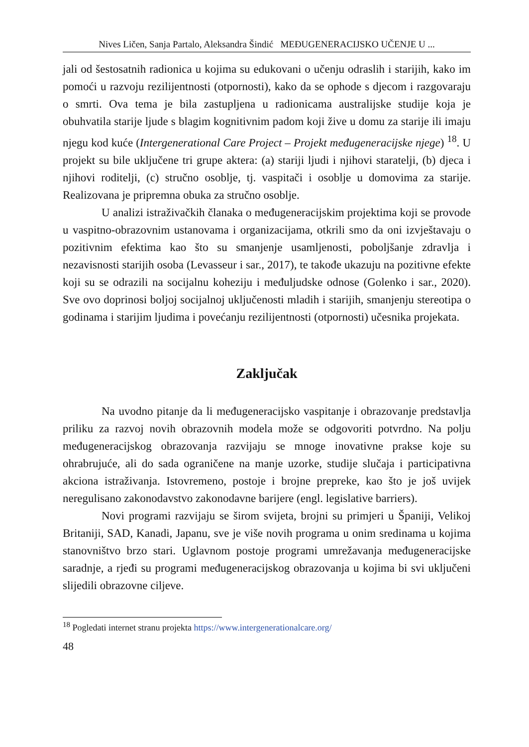Nives Ličen, Sanja Partalo, Aleksandra Šindić MEĐUGENERACIJSKO UČENJE U ...
jali od šestosatnih radionica u kojima su edukovani o učenju odraslih i starijih, kako im pomoći u razvoju rezilijentnosti (otpornosti), kako da se ophode s djecom i razgovaraju o smrti. Ova tema je bila zastupljena u radionicama australijske studije koja je obuhvatila starije ljude s blagim kognitivnim padom koji žive u domu za starije ili imaju njegu kod kuće (Intergenerational Care Project – Projekt međugeneracijske njege) <sup>18</sup>. U projekt su bile uključene tri grupe aktera: (a) stariji ljudi i njihovi staratelji, (b) djeca i njihovi roditelji, (c) stručno osoblje, tj. vaspitači i osoblje u domovima za starije. Realizovana je pripremna obuka za stručno osoblje.
U analizi istraživačkih članaka o međugeneracijskim projektima koji se provode u vaspitno-obrazovnim ustanovama i organizacijama, otkrili smo da oni izvještavaju o pozitivnim efektima kao što su smanjenje usamljenosti, poboljšanje zdravlja i nezavisnosti starijih osoba (Levasseur i sar., 2017), te takođe ukazuju na pozitivne efekte koji su se odrazili na socijalnu koheziju i međuljudske odnose (Golenko i sar., 2020). Sve ovo doprinosi boljoj socijalnoj uključenosti mladih i starijih, smanjenju stereotipa o godinama i starijim ljudima i povećanju rezilijentnosti (otpornosti) učesnika projekata.
Zaključak
Na uvodno pitanje da li međugeneracijsko vaspitanje i obrazovanje predstavlja priliku za razvoj novih obrazovnih modela može se odgovoriti potvrdno. Na polju međugeneracijskog obrazovanja razvijaju se mnoge inovativne prakse koje su ohrabrujuće, ali do sada ograničene na manje uzorke, studije slučaja i participativna akciona istraživanja. Istovremeno, postoje i brojne prepreke, kao što je još uvijek neregulisano zakonodavstvo zakonodavne barijere (engl. legislative barriers).
Novi programi razvijaju se širom svijeta, brojni su primjeri u Španiji, Velikoj Britaniji, SAD, Kanadi, Japanu, sve je više novih programa u onim sredinama u kojima stanovništvo brzo stari. Uglavnom postoje programi umrežavanja međugeneracijske saradnje, a rjeđi su programi međugeneracijskog obrazovanja u kojima bi svi uključeni slijedili obrazovne ciljeve.
<sup>18</sup> Pogledati internet stranu projekta https://www.intergenerationalcare.org/
48